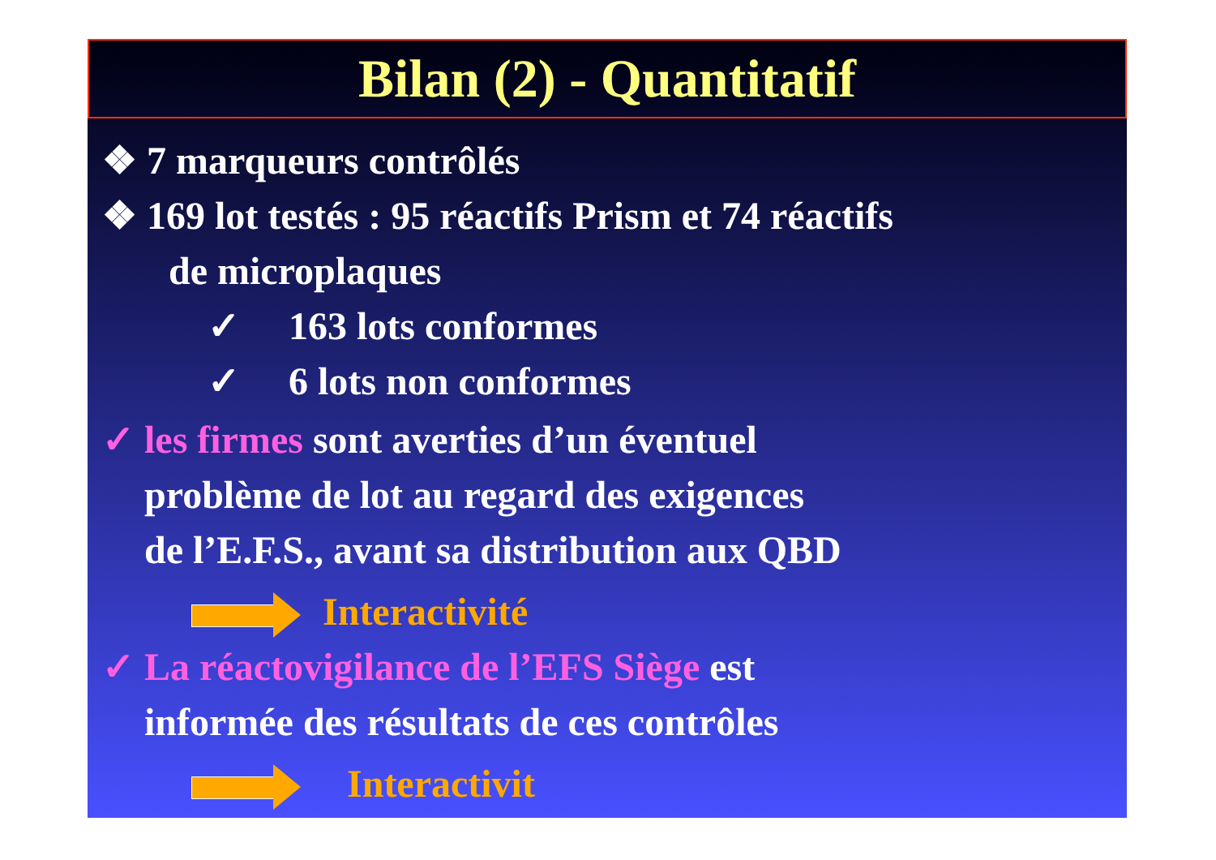Bilan (2) - Quantitatif
❖ 7 marqueurs contrôlés
❖ 169 lot testés : 95 réactifs Prism et 74 réactifs
de microplaques
✓ 163 lots conformes
✓ 6 lots non conformes
✓ les firmes sont averties d’un éventuel
problème de lot au regard des exigences
de l’E.F.S., avant sa distribution aux QBD
Interactivité
✓ La réactovigilance de l’EFS Siège est
informée des résultats de ces contrôles
Interactivit